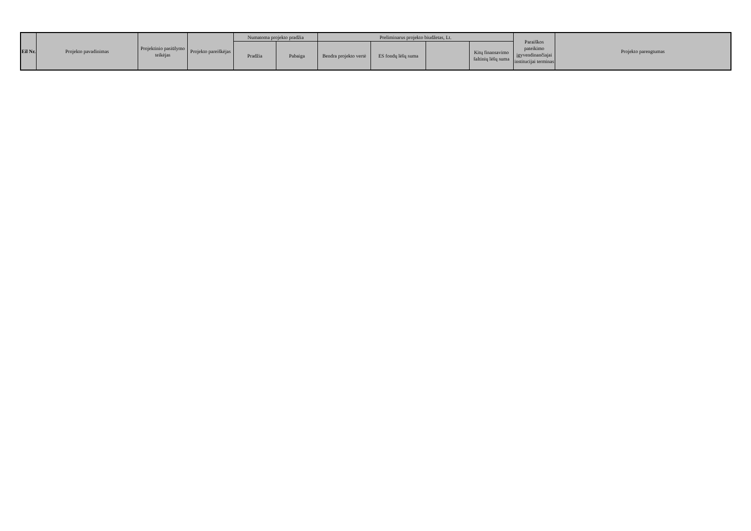| Eil Nr. | Projekto pavadinimas | Projektinio pasiūlymo teikėjas | Projekto pareiškėjas | Numatoma projekto pradžia | | Preliminarus projekto biudžetas, Lt. | | | | Paraiškos pateikimo įgyvendinančiajai institucijai terminas | Projekto parengtumas |
| --- | --- | --- | --- | --- | --- | --- | --- | --- | --- | --- | --- |
| | | | | Pradžia | Pabaiga | Bendra projekto vertė | ES fondų lėšų suma | | Kitų finansavimo šaltinių lėšų suma | | |